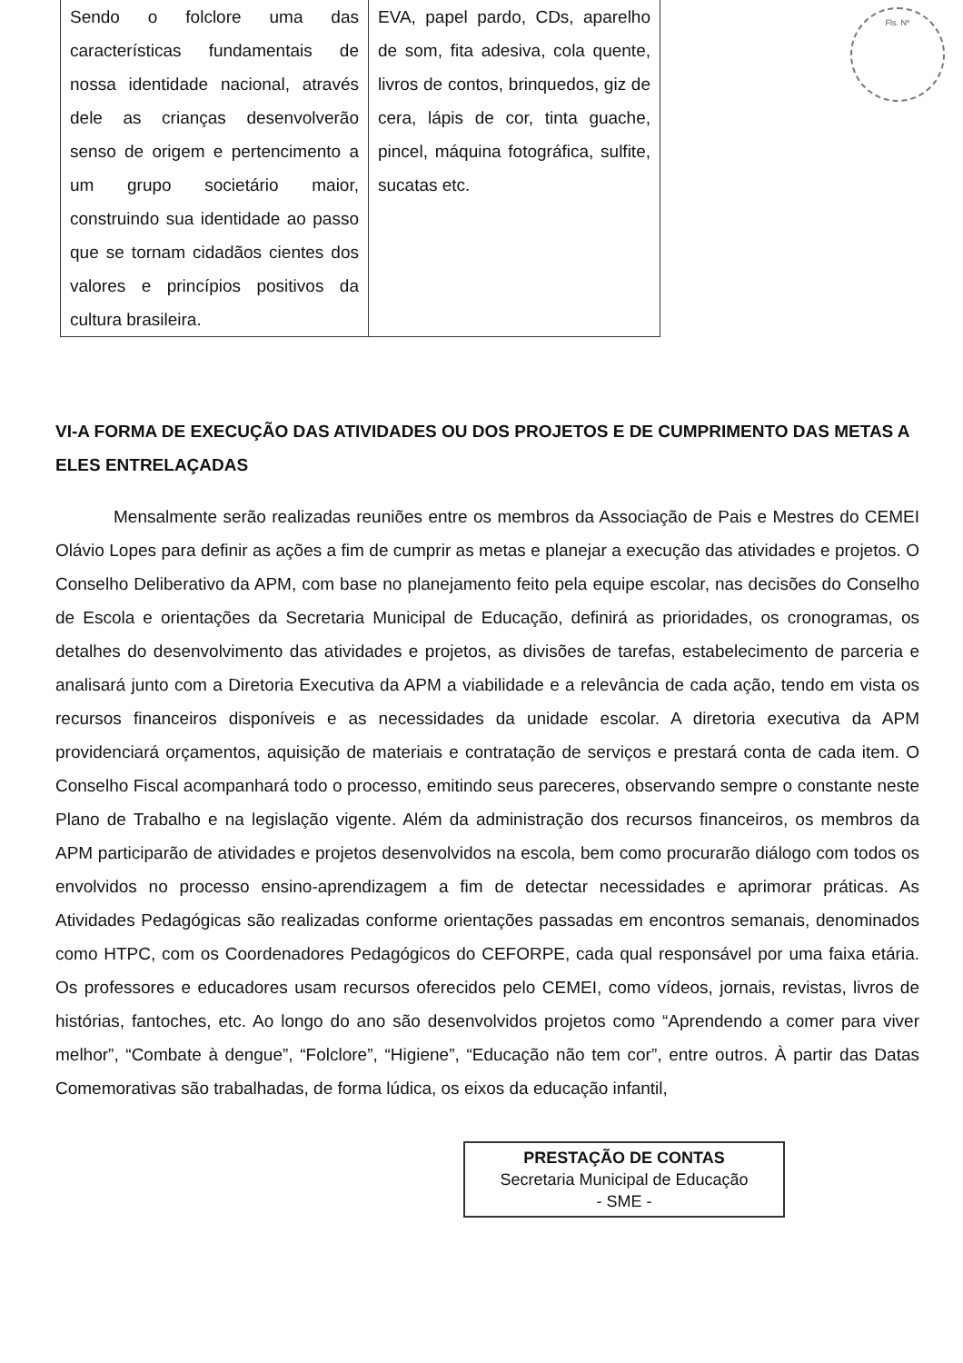Fls. Nº
| Sendo o folclore uma das características fundamentais de nossa identidade nacional, através dele as crianças desenvolverão senso de origem e pertencimento a um grupo societário maior, construindo sua identidade ao passo que se tornam cidadãos cientes dos valores e princípios positivos da cultura brasileira. | EVA, papel pardo, CDs, aparelho de som, fita adesiva, cola quente, livros de contos, brinquedos, giz de cera, lápis de cor, tinta guache, pincel, máquina fotográfica, sulfite, sucatas etc. |
VI-A FORMA DE EXECUÇÃO DAS ATIVIDADES OU DOS PROJETOS E DE CUMPRIMENTO DAS METAS A ELES ENTRELAÇADAS
Mensalmente serão realizadas reuniões entre os membros da Associação de Pais e Mestres do CEMEI Olávio Lopes para definir as ações a fim de cumprir as metas e planejar a execução das atividades e projetos. O Conselho Deliberativo da APM, com base no planejamento feito pela equipe escolar, nas decisões do Conselho de Escola e orientações da Secretaria Municipal de Educação, definirá as prioridades, os cronogramas, os detalhes do desenvolvimento das atividades e projetos, as divisões de tarefas, estabelecimento de parceria e analisará junto com a Diretoria Executiva da APM a viabilidade e a relevância de cada ação, tendo em vista os recursos financeiros disponíveis e as necessidades da unidade escolar. A diretoria executiva da APM providenciará orçamentos, aquisição de materiais e contratação de serviços e prestará conta de cada item. O Conselho Fiscal acompanhará todo o processo, emitindo seus pareceres, observando sempre o constante neste Plano de Trabalho e na legislação vigente. Além da administração dos recursos financeiros, os membros da APM participarão de atividades e projetos desenvolvidos na escola, bem como procurarão diálogo com todos os envolvidos no processo ensino-aprendizagem a fim de detectar necessidades e aprimorar práticas. As Atividades Pedagógicas são realizadas conforme orientações passadas em encontros semanais, denominados como HTPC, com os Coordenadores Pedagógicos do CEFORPE, cada qual responsável por uma faixa etária. Os professores e educadores usam recursos oferecidos pelo CEMEI, como vídeos, jornais, revistas, livros de histórias, fantoches, etc. Ao longo do ano são desenvolvidos projetos como “Aprendendo a comer para viver melhor”, “Combate à dengue”, “Folclore”, “Higiene”, “Educação não tem cor”, entre outros. À partir das Datas Comemorativas são trabalhadas, de forma lúdica, os eixos da educação infantil,
PRESTAÇÃO DE CONTAS
Secretaria Municipal de Educação
- SME -